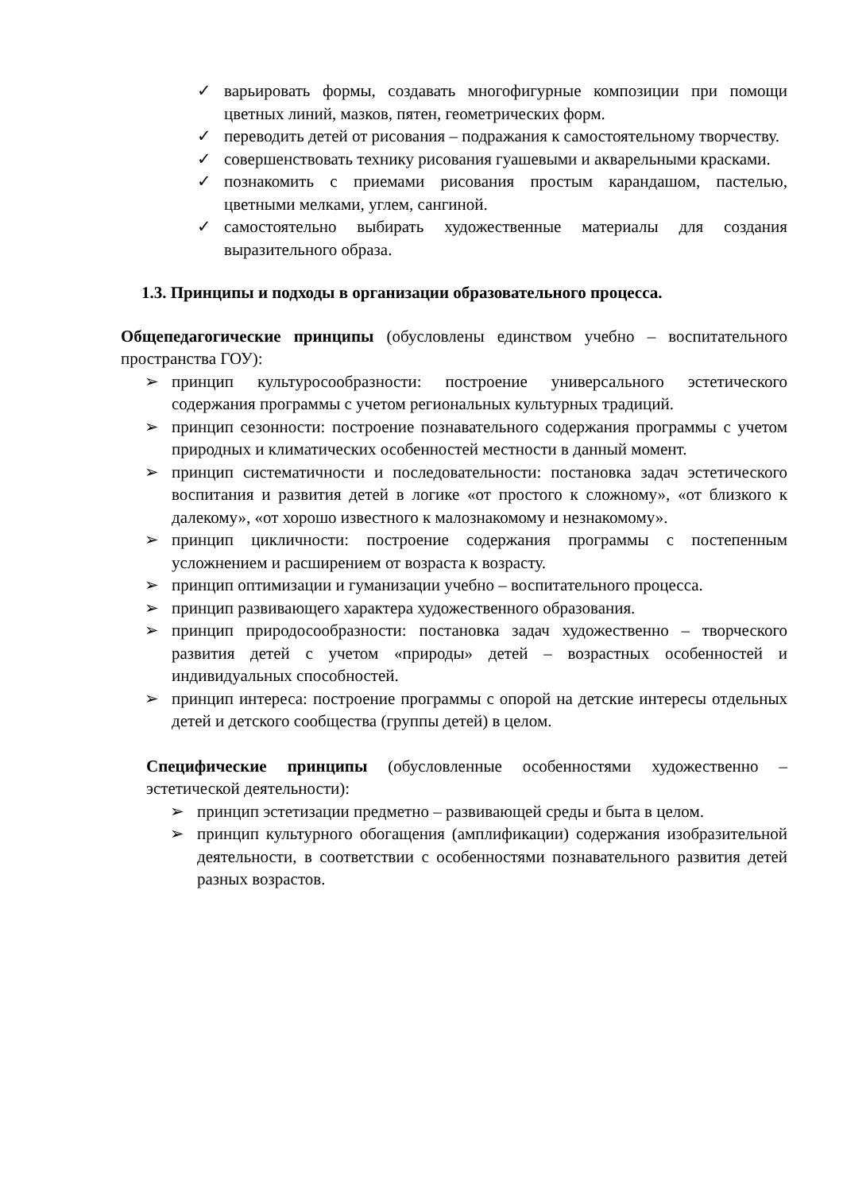✓ варьировать формы, создавать многофигурные композиции при помощи цветных линий, мазков, пятен, геометрических форм.
✓ переводить детей от рисования – подражания к самостоятельному творчеству.
✓ совершенствовать технику рисования гуашевыми и акварельными красками.
✓ познакомить с приемами рисования простым карандашом, пастелью, цветными мелками, углем, сангиной.
✓ самостоятельно выбирать художественные материалы для создания выразительного образа.
1.3. Принципы и подходы в организации образовательного процесса.
Общепедагогические принципы (обусловлены единством учебно – воспитательного пространства ГОУ):
➢ принцип культуросообразности: построение универсального эстетического содержания программы с учетом региональных культурных традиций.
➢ принцип сезонности: построение познавательного содержания программы с учетом природных и климатических особенностей местности в данный момент.
➢ принцип систематичности и последовательности: постановка задач эстетического воспитания и развития детей в логике «от простого к сложному», «от близкого к далекому», «от хорошо известного к малознакомому и незнакомому».
➢ принцип цикличности: построение содержания программы с постепенным усложнением и расширением от возраста к возрасту.
➢ принцип оптимизации и гуманизации учебно – воспитательного процесса.
➢ принцип развивающего характера художественного образования.
➢ принцип природосообразности: постановка задач художественно – творческого развития детей с учетом «природы» детей – возрастных особенностей и индивидуальных способностей.
➢ принцип интереса: построение программы с опорой на детские интересы отдельных детей и детского сообщества (группы детей) в целом.
Специфические принципы (обусловленные особенностями художественно – эстетической деятельности):
➢ принцип эстетизации предметно – развивающей среды и быта в целом.
➢ принцип культурного обогащения (амплификации) содержания изобразительной деятельности, в соответствии с особенностями познавательного развития детей разных возрастов.